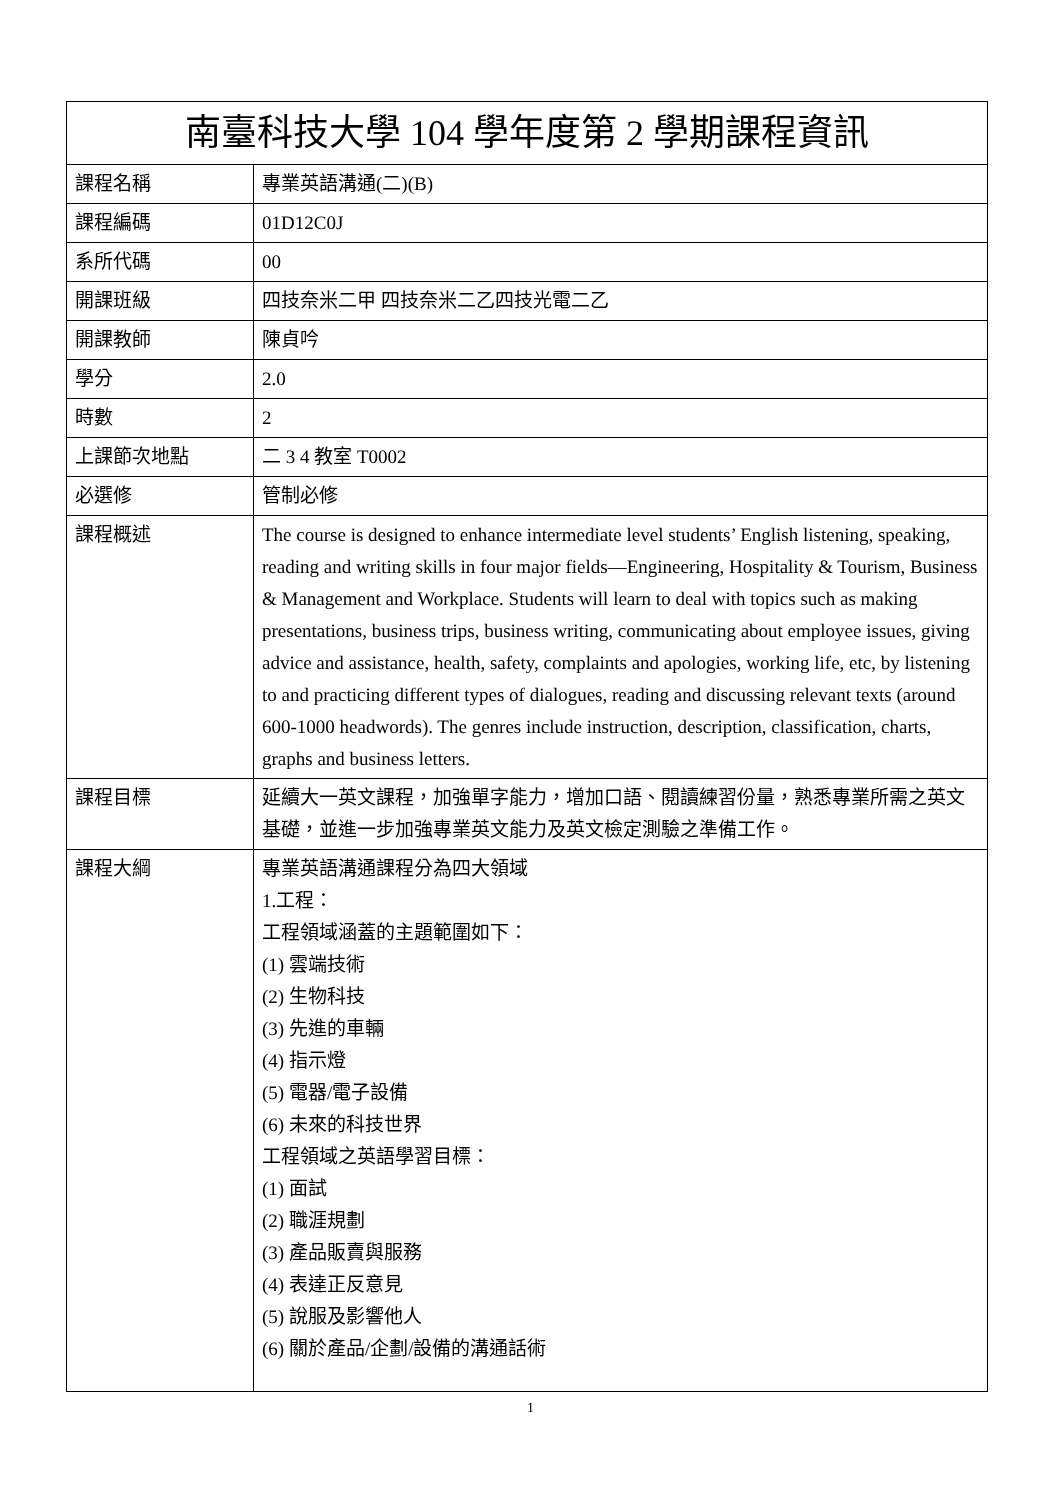| 南臺科技大學 104 學年度第 2 學期課程資訊 | |
| --- | --- |
| 課程名稱 | 專業英語溝通(二)(B) |
| 課程編碼 | 01D12C0J |
| 系所代碼 | 00 |
| 開課班級 | 四技奈米二甲 四技奈米二乙四技光電二乙 |
| 開課教師 | 陳貞吟 |
| 學分 | 2.0 |
| 時數 | 2 |
| 上課節次地點 | 二 3 4 教室 T0002 |
| 必選修 | 管制必修 |
| 課程概述 | The course is designed to enhance intermediate level students’ English listening, speaking, reading and writing skills in four major fields—Engineering, Hospitality & Tourism, Business & Management and Workplace. Students will learn to deal with topics such as making presentations, business trips, business writing, communicating about employee issues, giving advice and assistance, health, safety, complaints and apologies, working life, etc, by listening to and practicing different types of dialogues, reading and discussing relevant texts (around 600-1000 headwords). The genres include instruction, description, classification, charts, graphs and business letters. |
| 課程目標 | 延續大一英文課程，加強單字能力，增加口語、閱讀練習份量，熟悉專業所需之英文基礎，並進一步加強專業英文能力及英文檢定測驗之準備工作。 |
| 課程大綱 | 專業英語溝通課程分為四大領域 1.工程： 工程領域涵蓋的主題範圍如下： (1) 雲端技術 (2) 生物科技 (3) 先進的車輛 (4) 指示燈 (5) 電器/電子設備 (6) 未來的科技世界 工程領域之英語學習目標： (1) 面試 (2) 職涯規劃 (3) 產品販賣與服務 (4) 表達正反意見 (5) 說服及影響他人 (6) 關於產品/企劃/設備的溝通話術 |
1